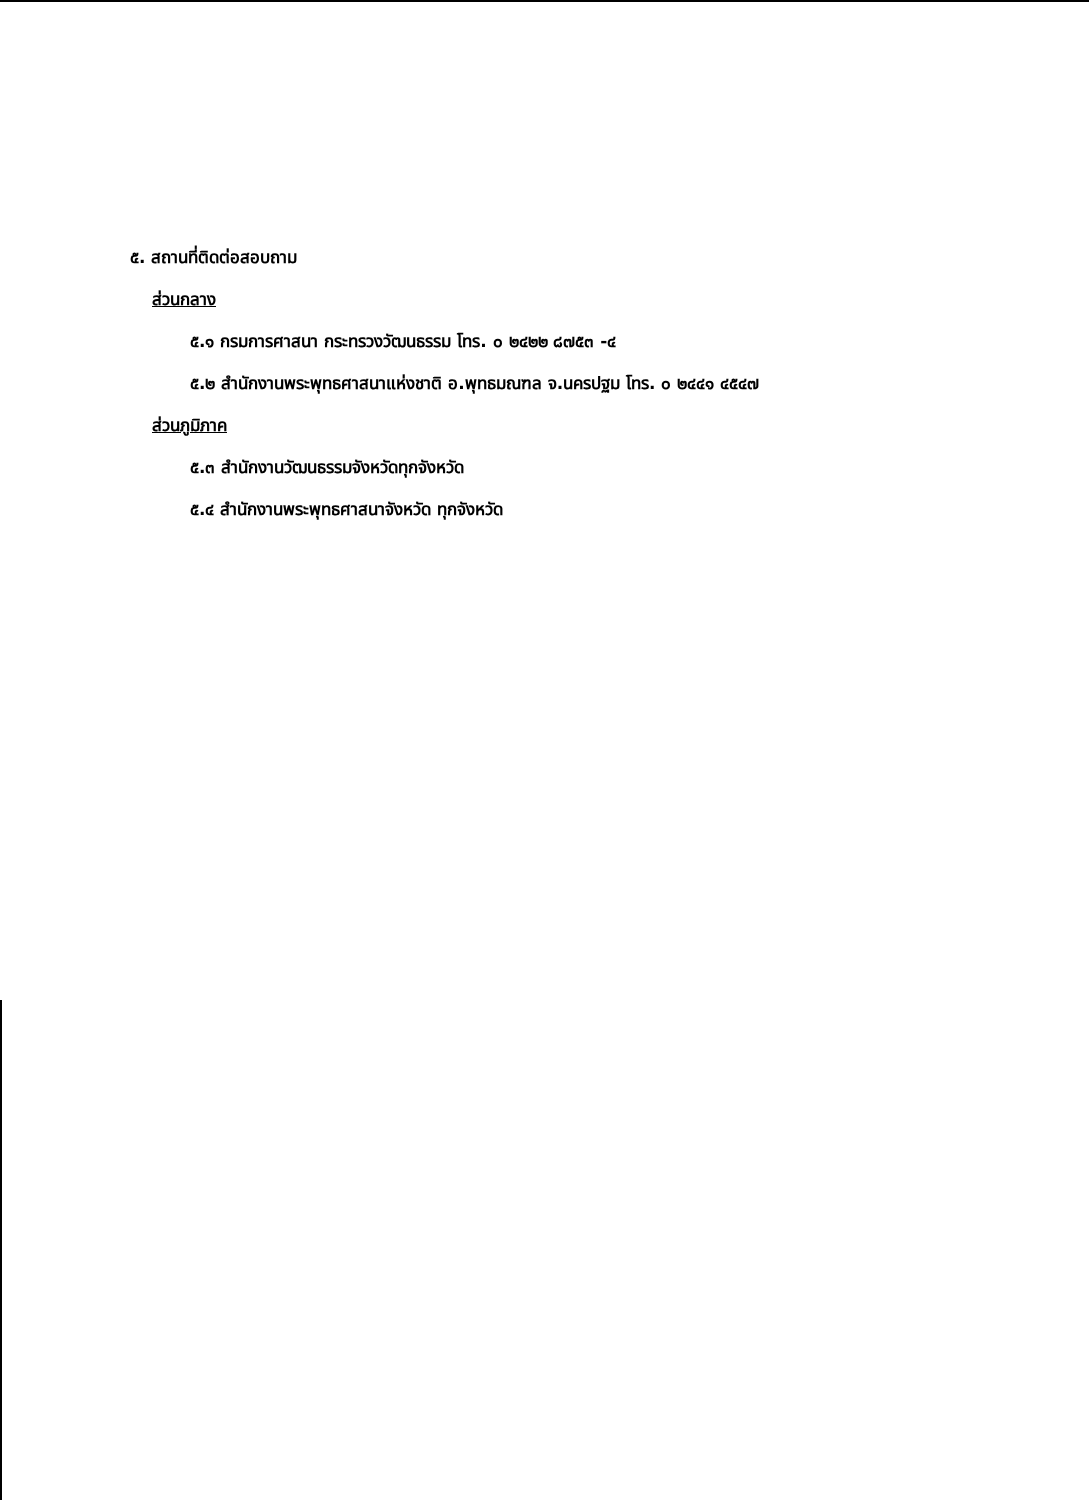๕. สถานที่ติดต่อสอบถาม
ส่วนกลาง
๕.๑ กรมการศาสนา กระทรวงวัฒนธรรม โทร. ๐ ๒๔๒๒ ๘๗๕๓ -๔
๕.๒ สำนักงานพระพุทธศาสนาแห่งชาติ อ.พุทธมณฑล จ.นครปฐม โทร. ๐ ๒๔๔๑ ๔๕๔๗
ส่วนภูมิภาค
๕.๓ สำนักงานวัฒนธรรมจังหวัดทุกจังหวัด
๕.๔ สำนักงานพระพุทธศาสนาจังหวัด ทุกจังหวัด